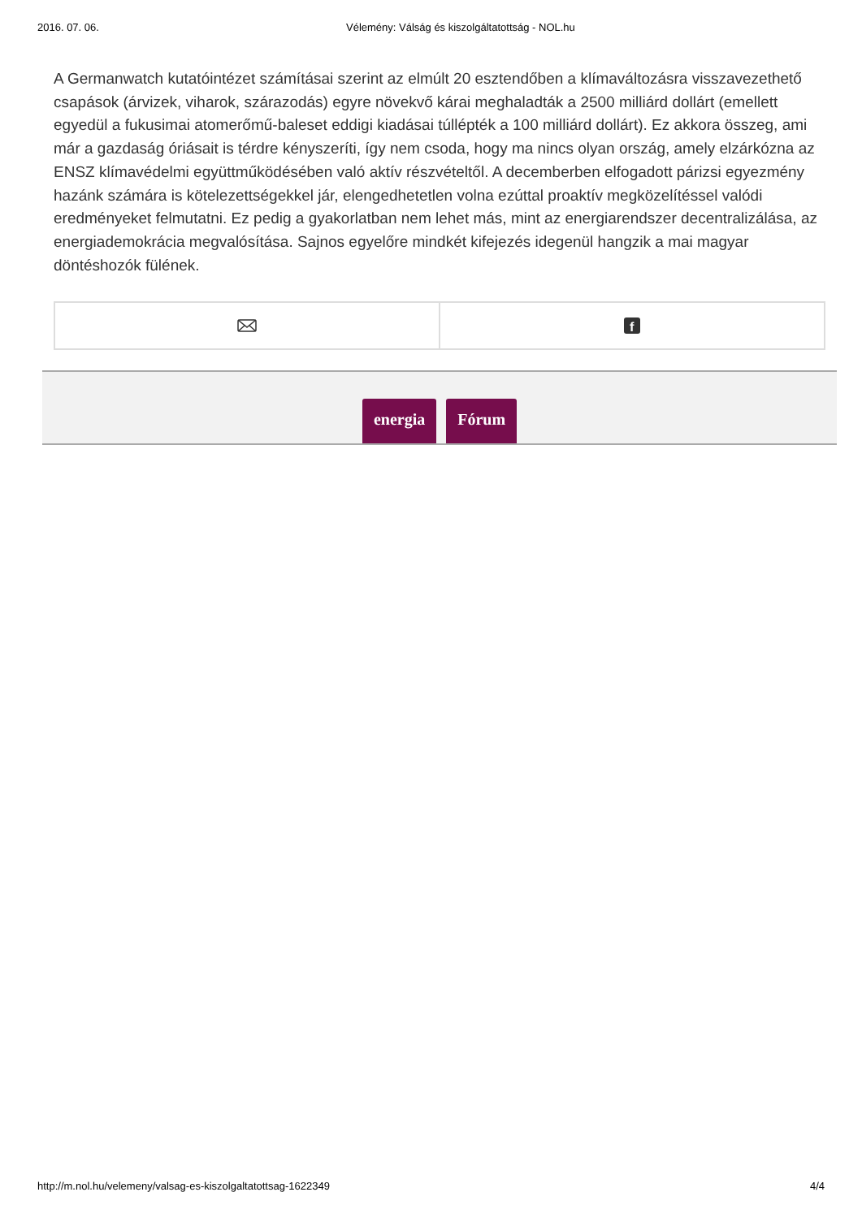2016. 07. 06. Vélemény: Válság és kiszolgáltatottság - NOL.hu
A Germanwatch kutatóintézet számításai szerint az elmúlt 20 esztendőben a klímaváltozásra visszavezethető csapások (árvizek, viharok, szárazodás) egyre növekvő kárai meghaladták a 2500 milliárd dollárt (emellett egyedül a fukusimai atomerőmű-baleset eddigi kiadásai túllépték a 100 milliárd dollárt). Ez akkora összeg, ami már a gazdaság óriásait is térdre kényszeríti, így nem csoda, hogy ma nincs olyan ország, amely elzárkózna az ENSZ klímavédelmi együttműködésében való aktív részvételtől. A decemberben elfogadott párizsi egyezmény hazánk számára is kötelezettségekkel jár, elengedhetetlen volna ezúttal proaktív megközelítéssel valódi eredményeket felmutatni. Ez pedig a gyakorlatban nem lehet más, mint az energiarendszer decentralizálása, az energiademokrácia megvalósítása. Sajnos egyelőre mindkét kifejezés idegenül hangzik a mai magyar döntéshozók fülének.
f
energia Fórum
http://m.nol.hu/velemeny/valsag-es-kiszolgaltatottsag-1622349 4/4